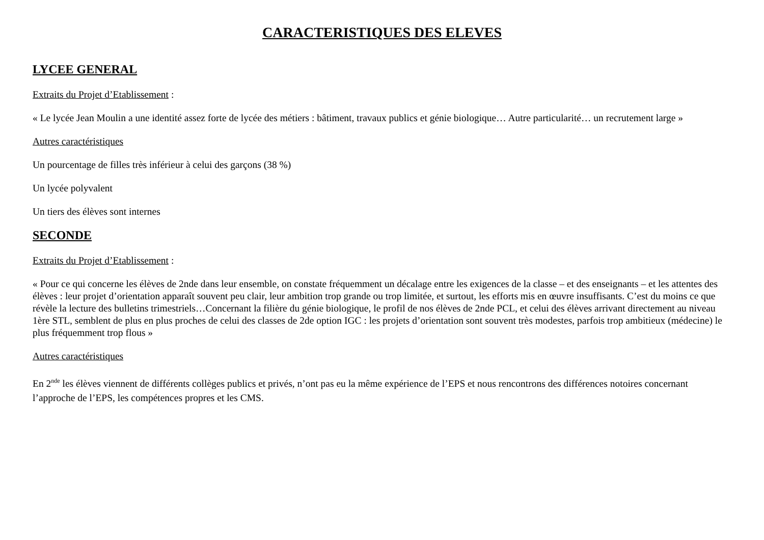CARACTERISTIQUES DES ELEVES
LYCEE GENERAL
Extraits du Projet d’Etablissement :
« Le lycée Jean Moulin a une identité assez forte de lycée des métiers : bâtiment, travaux publics et génie biologique… Autre particularité… un recrutement large »
Autres caractéristiques
Un pourcentage de filles très inférieur à celui des garçons (38 %)
Un lycée polyvalent
Un tiers des élèves sont internes
SECONDE
Extraits du Projet d’Etablissement :
« Pour ce qui concerne les élèves de 2nde dans leur ensemble, on constate fréquemment un décalage entre les exigences de la classe – et des enseignants – et les attentes des élèves : leur projet d’orientation apparaît souvent peu clair, leur ambition trop grande ou trop limitée, et surtout, les efforts mis en œuvre insuffisants. C’est du moins ce que révèle la lecture des bulletins trimestriels…Concernant la filière du génie biologique, le profil de nos élèves de 2nde PCL, et celui des élèves arrivant directement au niveau 1ère STL, semblent de plus en plus proches de celui des classes de 2de option IGC : les projets d’orientation sont souvent très modestes, parfois trop ambitieux (médecine) le plus fréquemment trop flous »
Autres caractéristiques
En 2<sup>nde</sup> les élèves viennent de différents collèges publics et privés, n’ont pas eu la même expérience de l’EPS et nous rencontrons des différences notoires concernant l’approche de l’EPS, les compétences propres et les CMS.